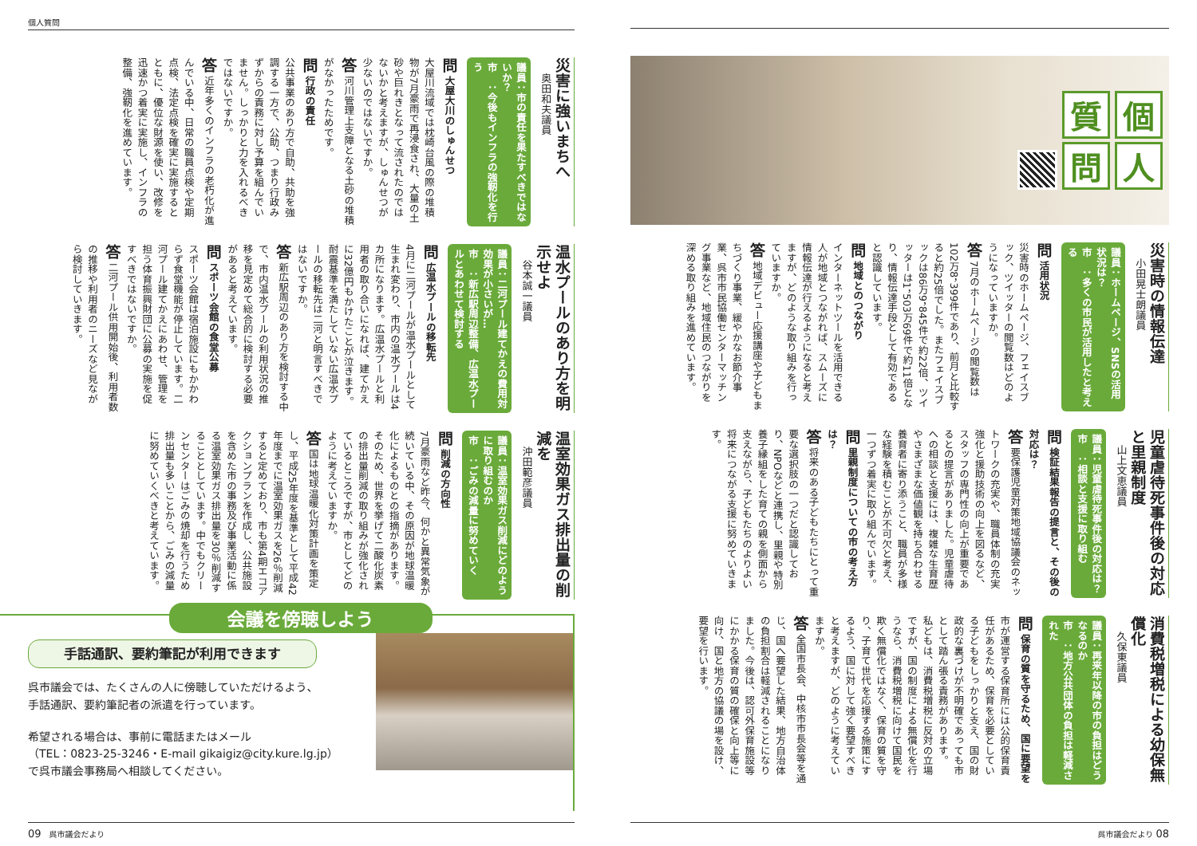質
問
個
人
災害時の情報伝達
小田晃士朗議員
議員：ホームページ、SNSの活用状況は？
市　：多くの市民が活用したと考える
問 活用状況
災害時のホームページ、フェイスブック、ツイッターの閲覧数はどのようになっていますか。
答 7月のホームページの閲覧数は102万8，399件であり、前月と比較すると約25倍でした。またフェイスブックは86万9，845件で約22倍、ツイッターは1，503万69件で約11倍となり、情報伝達手段として有効であると認識しています。
問 地域とのつながり
インターネットツールを活用できる人が地域とつながれば、スムーズに情報伝達が行えるようになると考えますが、どのような取り組みを行っていますか。
答 地域デビュー応援講座や子どもまちづくり事業、緩やかなお節介事業、呉市市民協働センターマッチング事業など、地域住民のつながりを深める取り組みを進めています。
児童虐待死事件後の対応と里親制度
山上文恵議員
議員：児童虐待死事件後の対応は？
市　：相談と支援に取り組む
問 検証結果報告の提言と、その後の対応は？
答 要保護児童対策地域協議会のネットワークの充実や、職員体制の充実強化と援助技術の向上を図るなど、スタッフの専門性の向上が重要であるとの提言がありました。児童虐待への相談と支援には、複雑な生育歴やさまざまな価値観を持ち合わせる養育者に寄り添うこと、職員が多様な経験を積むことが不可欠と考え、一つずつ着実に取り組んでいます。
問 里親制度についての市の考え方は？
答 将来のある子どもたちにとって重要な選択肢の一つだと認識しており、NPOなどと連携し、里親や特別養子縁組をした育ての親を側面から支えながら、子どもたちのよりよい将来につながる支援に努めていきます。
消費税増税による幼保無償化
久保東議員
議員：再来年以降の市の負担はどうなるのか
市　：地方公共団体の負担は軽減された
問 保育の質を守るため、国に要望を
市が運営する保育所には公的保育責任があるため、保育を必要としている子どもをしっかりと支え、国の財政的な裏づけが不明確であっても市として踏ん張る責務があります。
私どもは、消費税増税に反対の立場ですが、国の制度による無償化を行うなら、消費税増税に向けて国民を欺く無償化ではなく、保育の質を守り、子育て世代を応援する施策にするよう、国に対して強く要望すべきと考えますが、どのように考えていますか。
答 全国市長会、中核市市長会等を通じ、国へ要望した結果、地方自治体の負担割合は軽減されることになりました。今後は、認可外保育施設等にかかる保育の質の確保と向上等に向け、国と地方の協議の場を設け、要望を行います。
呉市議会だより 08
個人質問
災害に強いまちへ
奥田和夫議員
議員：市の責任を果たすべきではないか？
市　：今後もインフラの強靭化を行う
問 大屋大川のしゅんせつ
大屋川流域では枕崎台風の際の堆積物が7月豪雨で再浸食され、大量の土砂や巨れきとなって流されたのではないかと考えますが、しゅんせつが少ないのではないですか。
答 河川管理上支障となる土砂の堆積がなかったためです。
問 行政の責任
公共事業のあり方で自助、共助を強調する一方で、公助、つまり行政みずからの責務に対し予算を組んでいません。しっかりと力を入れるべきではないですか。
答 近年多くのインフラの老朽化が進んでいる中、日常の職員点検や定期点検、法定点検を確実に実施するとともに、優位な財源を使い、改修を迅速かつ着実に実施し、インフラの整備、強靭化を進めています。
温水プールのあり方を明示せよ
谷本誠一議員
議員：二河プール建てかえの費用対効果が小さいが…
市　：新広駅周辺整備、広温水プールとあわせて検討する
問 広温水プールの移転先
4月に二河プールが温水プールとして生まれ変わり、市内の温水プールは4カ所になります。広温水プールと利用者の取り合いになれば、建てかえに32億円もかけたことが泣きます。耐震基準を満たしていない広温水プールの移転先は二河と明言すべきではないですか。
答 新広駅周辺のあり方を検討する中で、市内温水プールの利用状況の推移を見定めて総合的に検討する必要があると考えています。
問 スポーツ会館の食堂公募
スポーツ会館は宿泊施設にもかかわらず食堂機能が停止しています。二河プール建てかえにあわせ、管理を担う体育振興財団に公募の実施を促すべきではないですか。
答 二河プール供用開始後、利用者数の推移や利用者のニーズなど見ながら検討していきます。
温室効果ガス排出量の削減を
沖田範彦議員
議員：温室効果ガス削減にどのように取り組むのか
市　：ごみの減量に努めていく
問 削減の方向性
7月豪雨など昨今、何かと異常気象が続いている中、その原因が地球温暖化によるものとの指摘があります。そのため、世界を挙げて二酸化炭素の排出量削減の取り組みが強化されているところですが、市としてどのように考えていますか。
答 国は地球温暖化対策計画を策定し、平成25年度を基準として平成42年度までに温室効果ガスを26％削減すると定めており、市も第4期エコアクションプランを作成し、公共施設を含めた市の事務及び事業活動に係る温室効果ガス排出量を30％削減することとしています。中でもクリーンセンターはごみの焼却を行うため排出量も多いことから、ごみの減量に努めていくべきと考えています。
会議を傍聴しよう
手話通訳、要約筆記が利用できます
呉市議会では、たくさんの人に傍聴していただけるよう、
手話通訳、要約筆記者の派遣を行っています。
希望される場合は、事前に電話またはメール
（TEL：0823-25-3246・E-mail gikaigiz@city.kure.lg.jp）
で呉市議会事務局へ相談してください。
09　呉市議会だより